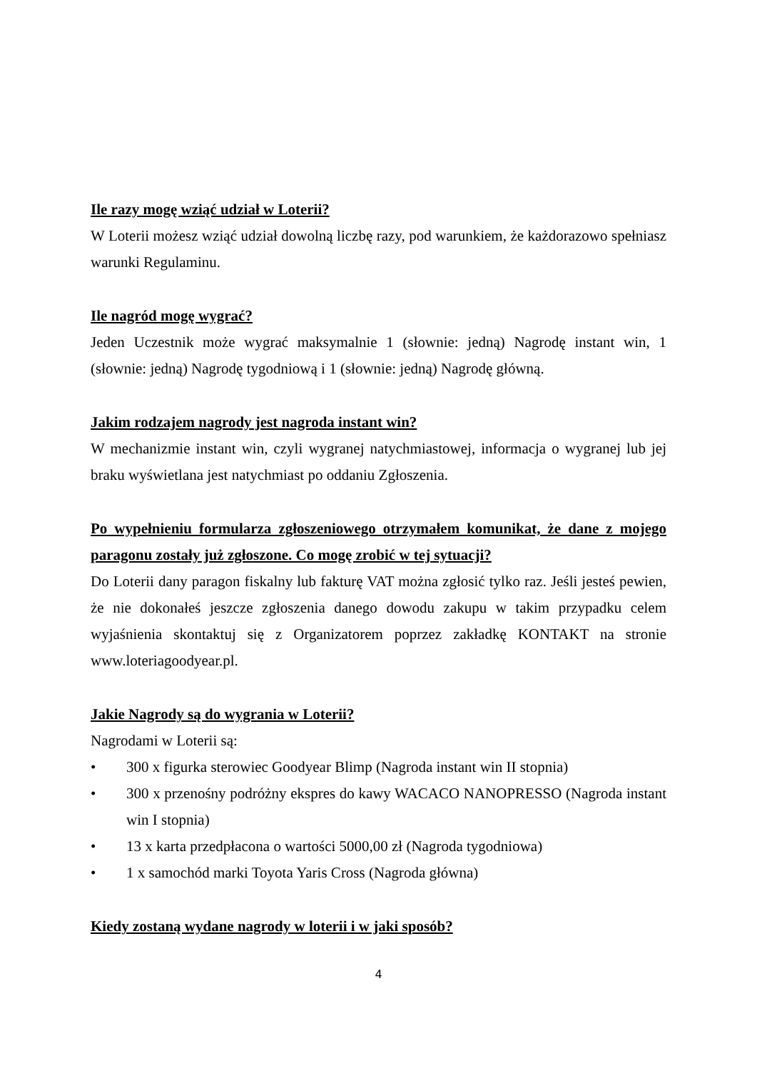Ile razy mogę wziąć udział w Loterii?
W Loterii możesz wziąć udział dowolną liczbę razy, pod warunkiem, że każdorazowo spełniasz warunki Regulaminu.
Ile nagród mogę wygrać?
Jeden Uczestnik może wygrać maksymalnie 1 (słownie: jedną) Nagrodę instant win, 1 (słownie: jedną) Nagrodę tygodniową i 1 (słownie: jedną) Nagrodę główną.
Jakim rodzajem nagrody jest nagroda instant win?
W mechanizmie instant win, czyli wygranej natychmiastowej, informacja o wygranej lub jej braku wyświetlana jest natychmiast po oddaniu Zgłoszenia.
Po wypełnieniu formularza zgłoszeniowego otrzymałem komunikat, że dane z mojego paragonu zostały już zgłoszone. Co mogę zrobić w tej sytuacji?
Do Loterii dany paragon fiskalny lub fakturę VAT można zgłosić tylko raz. Jeśli jesteś pewien, że nie dokonałeś jeszcze zgłoszenia danego dowodu zakupu w takim przypadku celem wyjaśnienia skontaktuj się z Organizatorem poprzez zakładkę KONTAKT na stronie www.loteriagoodyear.pl.
Jakie Nagrody są do wygrania w Loterii?
Nagrodami w Loterii są:
• 300 x figurka sterowiec Goodyear Blimp (Nagroda instant win II stopnia)
• 300 x przenośny podróżny ekspres do kawy WACACO NANOPRESSO (Nagroda instant win I stopnia)
• 13 x karta przedpłacona o wartości 5000,00 zł (Nagroda tygodniowa)
• 1 x samochód marki Toyota Yaris Cross (Nagroda główna)
Kiedy zostaną wydane nagrody w loterii i w jaki sposób?
4